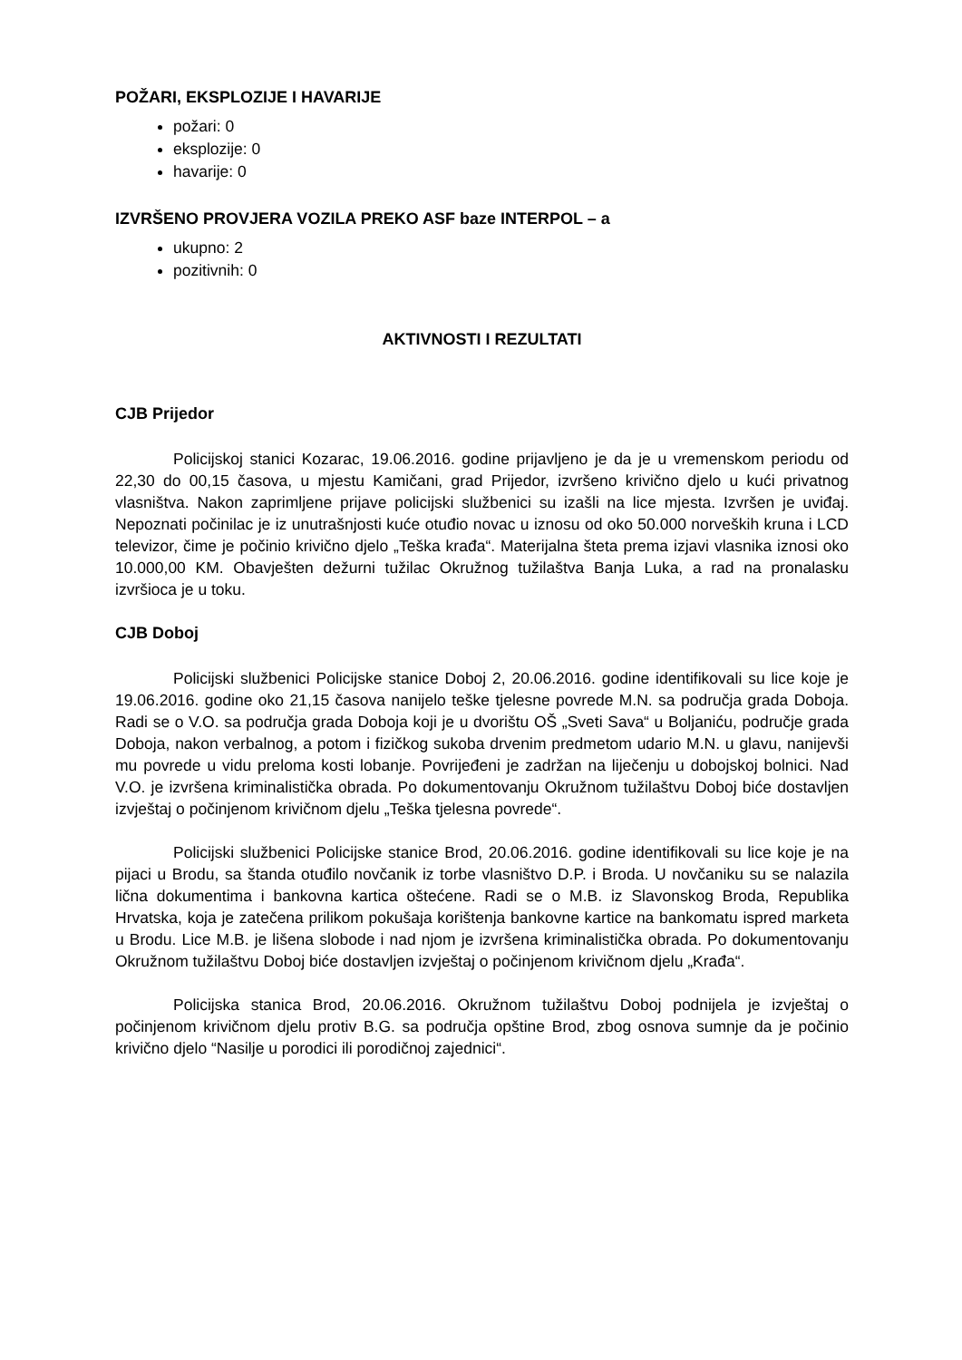POŽARI, EKSPLOZIJE I HAVARIJE
požari: 0
eksplozije: 0
havarije: 0
IZVRŠENO PROVJERA VOZILA PREKO ASF baze INTERPOL – a
ukupno: 2
pozitivnih: 0
AKTIVNOSTI I REZULTATI
CJB Prijedor
Policijskoj stanici Kozarac, 19.06.2016. godine prijavljeno je da je u vremenskom periodu od 22,30 do 00,15 časova, u mjestu Kamičani, grad Prijedor, izvršeno krivično djelo u kući privatnog vlasništva. Nakon zaprimljene prijave policijski službenici su izašli na lice mjesta. Izvršen je uviđaj. Nepoznati počinilac je iz unutrašnjosti kuće otuđio novac u iznosu od oko 50.000 norveških kruna i LCD televizor, čime je počinio krivično djelo „Teška krađa“. Materijalna šteta prema izjavi vlasnika iznosi oko 10.000,00 KM. Obavješten dežurni tužilac Okružnog tužilaštva Banja Luka, a rad na pronalasku izvršioca je u toku.
CJB Doboj
Policijski službenici Policijske stanice Doboj 2, 20.06.2016. godine identifikovali su lice koje je 19.06.2016. godine oko 21,15 časova nanijelo teške tjelesne povrede M.N. sa područja grada Doboja. Radi se o V.O. sa područja grada Doboja koji je u dvorištu OŠ „Sveti Sava“ u Boljaniću, područje grada Doboja, nakon verbalnog, a potom i fizičkog sukoba drvenim predmetom udario M.N. u glavu, nanijevši mu povrede u vidu preloma kosti lobanje. Povrijeđeni je zadržan na liječenju u dobojskoj bolnici. Nad V.O. je izvršena kriminalistička obrada. Po dokumentovanju Okružnom tužilaštvu Doboj biće dostavljen izvještaj o počinjenom krivičnom djelu „Teška tjelesna povrede“.
Policijski službenici Policijske stanice Brod, 20.06.2016. godine identifikovali su lice koje je na pijaci u Brodu, sa štanda otuđilo novčanik iz torbe vlasništvo D.P. i Broda. U novčaniku su se nalazila lična dokumentima i bankovna kartica oštećene. Radi se o M.B. iz Slavonskog Broda, Republika Hrvatska, koja je zatečena prilikom pokušaja korištenja bankovne kartice na bankomatu ispred marketa u Brodu. Lice M.B. je lišena slobode i nad njom je izvršena kriminalistička obrada. Po dokumentovanju Okružnom tužilaštvu Doboj biće dostavljen izvještaj o počinjenom krivičnom djelu „Krađa“.
Policijska stanica Brod, 20.06.2016. Okružnom tužilaštvu Doboj podnijela je izvještaj o počinjenom krivičnom djelu protiv B.G. sa područja opštine Brod, zbog osnova sumnje da je počinio krivično djelo “Nasilje u porodici ili porodičnoj zajednici“.